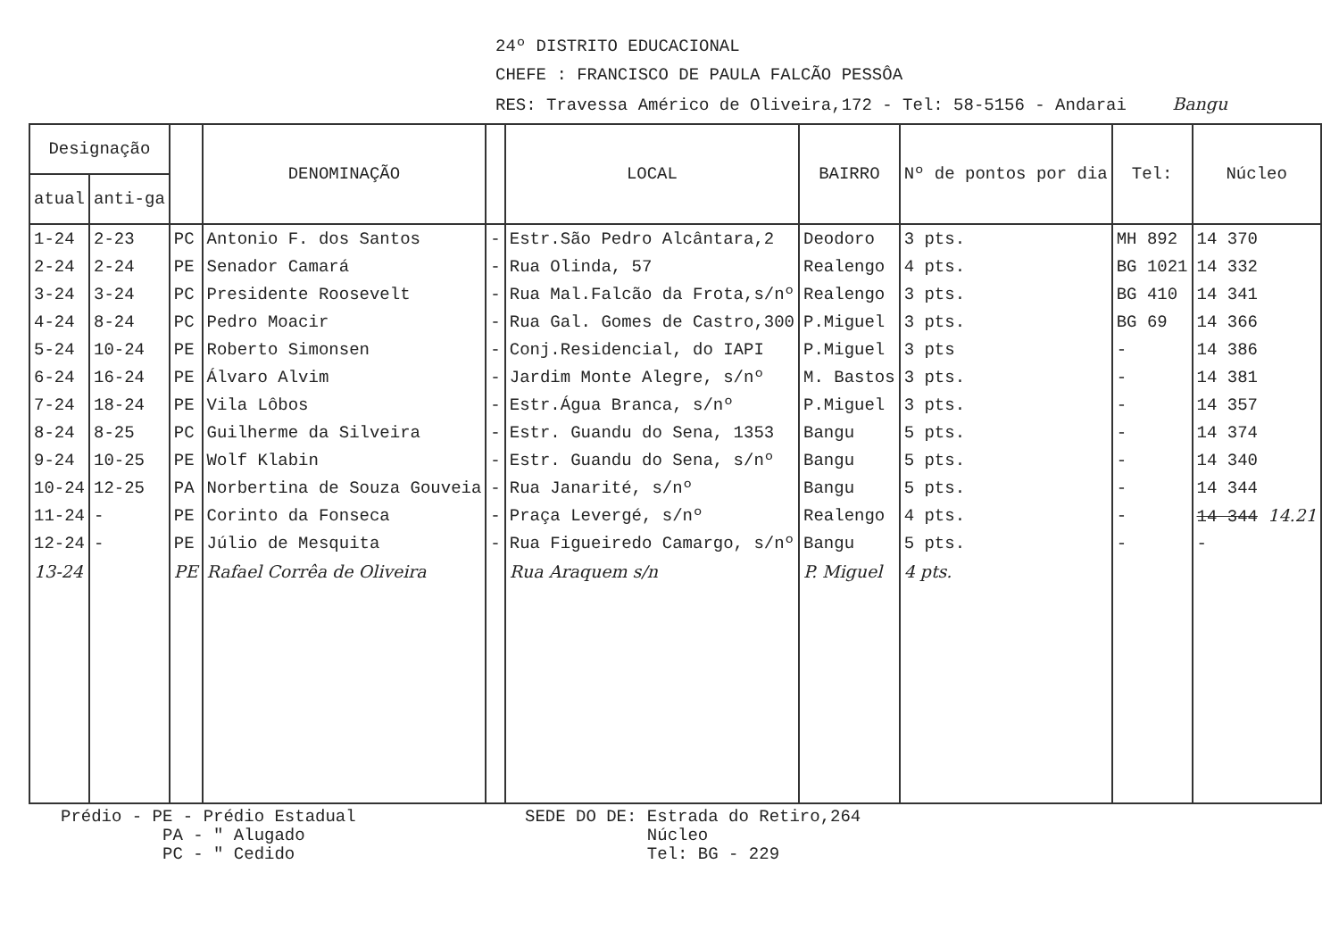24º DISTRITO EDUCACIONAL
CHEFE : FRANCISCO DE PAULA FALCÃO PESSÔA
RES: Travessa Américo de Oliveira,172 - Tel: 58-5156 - Andarai Bangu
| Designação | | | DENOMINAÇÃO | | LOCAL | BAIRRO | Nº de pontos por dia | Tel: | Núcleo |
| --- | --- | --- | --- | --- | --- | --- | --- | --- | --- |
| atual | anti-ga | | | | | | | | |
| 1-24 | 2-23 | PC | Antonio F. dos Santos | - | Estr.São Pedro Alcântara,2 | Deodoro | 3 pts. | MH 892 | 14 370 |
| 2-24 | 2-24 | PE | Senador Camará | - | Rua Olinda, 57 | Realengo | 4 pts. | BG 1021 | 14 332 |
| 3-24 | 3-24 | PC | Presidente Roosevelt | - | Rua Mal.Falcão da Frota,s/nº | Realengo | 3 pts. | BG 410 | 14 341 |
| 4-24 | 8-24 | PC | Pedro Moacir | - | Rua Gal. Gomes de Castro,300 | P.Miguel | 3 pts. | BG 69 | 14 366 |
| 5-24 | 10-24 | PE | Roberto Simonsen | - | Conj.Residencial, do IAPI | P.Miguel | 3 pts | - | 14 386 |
| 6-24 | 16-24 | PE | Álvaro Alvim | - | Jardim Monte Alegre, s/nº | M. Bastos | 3 pts. | - | 14 381 |
| 7-24 | 18-24 | PE | Vila Lôbos | - | Estr.Água Branca, s/nº | P.Miguel | 3 pts. | - | 14 357 |
| 8-24 | 8-25 | PC | Guilherme da Silveira | - | Estr. Guandu do Sena, 1353 | Bangu | 5 pts. | - | 14 374 |
| 9-24 | 10-25 | PE | Wolf Klabin | - | Estr. Guandu do Sena, s/nº | Bangu | 5 pts. | - | 14 340 |
| 10-24 | 12-25 | PA | Norbertina de Souza Gouveia | - | Rua Janarité, s/nº | Bangu | 5 pts. | - | 14 344 |
| 11-24 | - | PE | Corinto da Fonseca | - | Praça Levergé, s/nº | Realengo | 4 pts. | - | 14 344 14.21 |
| 12-24 | - | PE | Júlio de Mesquita | - | Rua Figueiredo Camargo, s/nº | Bangu | 5 pts. | - | - |
| 13-24 | | PE | Rafael Corrêa de Oliveira | | Rua Araquem s/n | P. Miguel | 4 pts. | | |
Prédio - PE - Prédio Estadual
PA - " Alugado
PC - " Cedido
SEDE DO DE: Estrada do Retiro,264
Núcleo
Tel: BG - 229